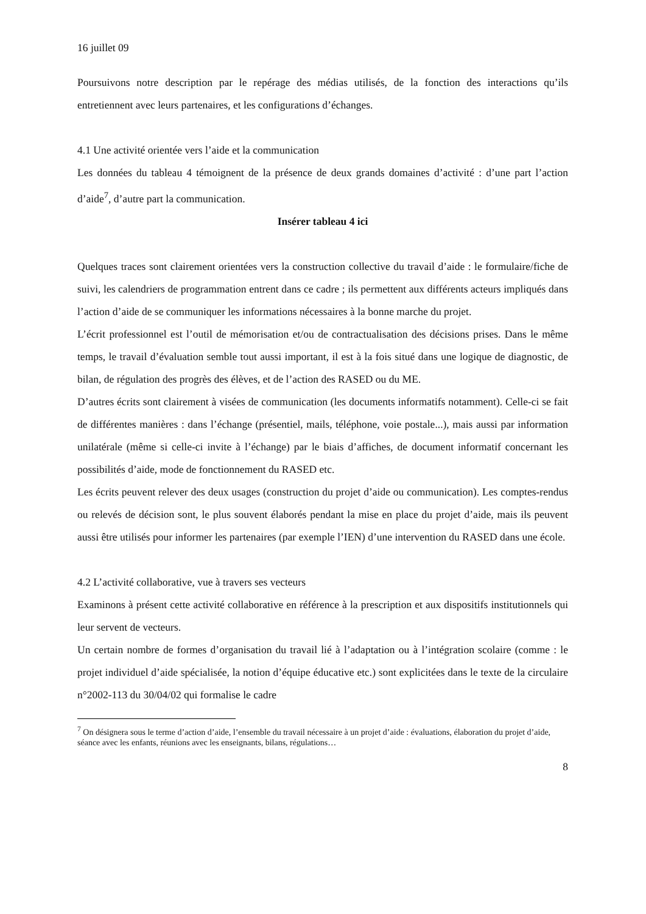16 juillet 09
Poursuivons notre description par le repérage des médias utilisés, de la fonction des interactions qu’ils entretiennent avec leurs partenaires, et les configurations d’échanges.
4.1 Une activité orientée vers l’aide et la communication
Les données du tableau 4 témoignent de la présence de deux grands domaines d’activité : d’une part l’action d’aide<sup>7</sup>, d’autre part la communication.
Insérer tableau 4 ici
Quelques traces sont clairement orientées vers la construction collective du travail d’aide : le formulaire/fiche de suivi, les calendriers de programmation entrent dans ce cadre ; ils permettent aux différents acteurs impliqués dans l’action d’aide de se communiquer les informations nécessaires à la bonne marche du projet.
L’écrit professionnel est l’outil de mémorisation et/ou de contractualisation des décisions prises. Dans le même temps, le travail d’évaluation semble tout aussi important, il est à la fois situé dans une logique de diagnostic, de bilan, de régulation des progrès des élèves, et de l’action des RASED ou du ME.
D’autres écrits sont clairement à visées de communication (les documents informatifs notamment). Celle-ci se fait de différentes manières : dans l’échange (présentiel, mails, téléphone, voie postale...), mais aussi par information unilatérale (même si celle-ci invite à l’échange) par le biais d’affiches, de document informatif concernant les possibilités d’aide, mode de fonctionnement du RASED etc.
Les écrits peuvent relever des deux usages (construction du projet d’aide ou communication). Les comptes-rendus ou relevés de décision sont, le plus souvent élaborés pendant la mise en place du projet d’aide, mais ils peuvent aussi être utilisés pour informer les partenaires (par exemple l’IEN) d’une intervention du RASED dans une école.
4.2 L’activité collaborative, vue à travers ses vecteurs
Examinons à présent cette activité collaborative en référence à la prescription et aux dispositifs institutionnels qui leur servent de vecteurs.
Un certain nombre de formes d’organisation du travail lié à l’adaptation ou à l’intégration scolaire (comme : le projet individuel d’aide spécialisée, la notion d’équipe éducative etc.) sont explicitées dans le texte de la circulaire n°2002-113 du 30/04/02 qui formalise le cadre
<sup>7</sup> On désignera sous le terme d’action d’aide, l’ensemble du travail nécessaire à un projet d’aide : évaluations, élaboration du projet d’aide, séance avec les enfants, réunions avec les enseignants, bilans, régulations…
8